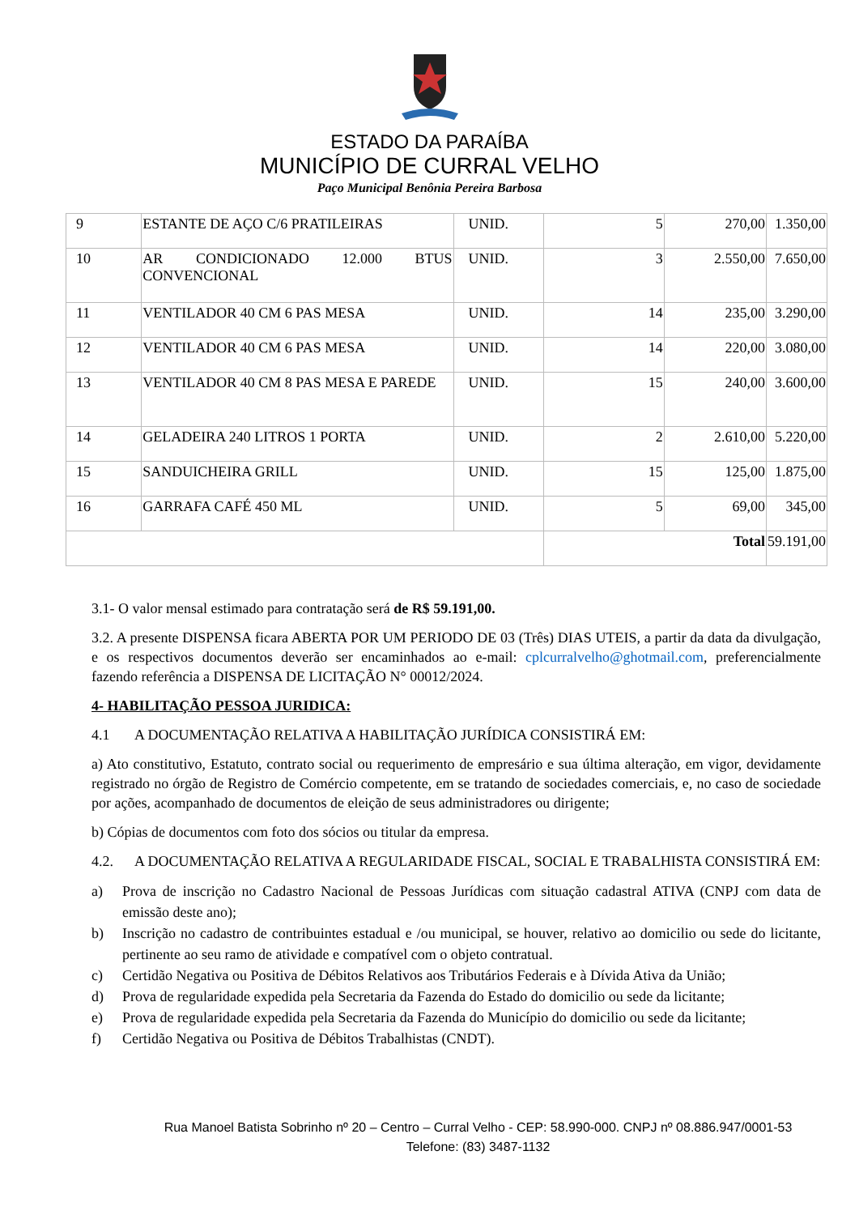ESTADO DA PARAÍBA
MUNICÍPIO DE CURRAL VELHO
Paço Municipal Benônia Pereira Barbosa
| 9 | ESTANTE DE AÇO C/6 PRATILEIRAS | UNID. | 5 | 270,00 | 1.350,00 |
| 10 | AR CONDICIONADO 12.000 BTUS CONVENCIONAL | UNID. | 3 | 2.550,00 | 7.650,00 |
| 11 | VENTILADOR 40 CM 6 PAS MESA | UNID. | 14 | 235,00 | 3.290,00 |
| 12 | VENTILADOR 40 CM 6 PAS MESA | UNID. | 14 | 220,00 | 3.080,00 |
| 13 | VENTILADOR 40 CM 8 PAS MESA E PAREDE | UNID. | 15 | 240,00 | 3.600,00 |
| 14 | GELADEIRA 240 LITROS 1 PORTA | UNID. | 2 | 2.610,00 | 5.220,00 |
| 15 | SANDUICHEIRA GRILL | UNID. | 15 | 125,00 | 1.875,00 |
| 16 | GARRAFA CAFÉ 450 ML | UNID. | 5 | 69,00 | 345,00 |
| | | | Total | | 59.191,00 |
3.1- O valor mensal estimado para contratação será de R$ 59.191,00.
3.2. A presente DISPENSA ficara ABERTA POR UM PERIODO DE 03 (Três) DIAS UTEIS, a partir da data da divulgação, e os respectivos documentos deverão ser encaminhados ao e-mail: cplcurralvelho@ghotmail.com, preferencialmente fazendo referência a DISPENSA DE LICITAÇÃO N° 00012/2024.
4- HABILITAÇÃO PESSOA JURIDICA:
4.1 A DOCUMENTAÇÃO RELATIVA A HABILITAÇÃO JURÍDICA CONSISTIRÁ EM:
a) Ato constitutivo, Estatuto, contrato social ou requerimento de empresário e sua última alteração, em vigor, devidamente registrado no órgão de Registro de Comércio competente, em se tratando de sociedades comerciais, e, no caso de sociedade por ações, acompanhado de documentos de eleição de seus administradores ou dirigente;
b) Cópias de documentos com foto dos sócios ou titular da empresa.
4.2. A DOCUMENTAÇÃO RELATIVA A REGULARIDADE FISCAL, SOCIAL E TRABALHISTA CONSISTIRÁ EM:
a) Prova de inscrição no Cadastro Nacional de Pessoas Jurídicas com situação cadastral ATIVA (CNPJ com data de emissão deste ano);
b) Inscrição no cadastro de contribuintes estadual e /ou municipal, se houver, relativo ao domicilio ou sede do licitante, pertinente ao seu ramo de atividade e compatível com o objeto contratual.
c) Certidão Negativa ou Positiva de Débitos Relativos aos Tributários Federais e à Dívida Ativa da União;
d) Prova de regularidade expedida pela Secretaria da Fazenda do Estado do domicilio ou sede da licitante;
e) Prova de regularidade expedida pela Secretaria da Fazenda do Município do domicilio ou sede da licitante;
f) Certidão Negativa ou Positiva de Débitos Trabalhistas (CNDT).
Rua Manoel Batista Sobrinho nº 20 – Centro – Curral Velho - CEP: 58.990-000. CNPJ nº 08.886.947/0001-53
Telefone: (83) 3487-1132